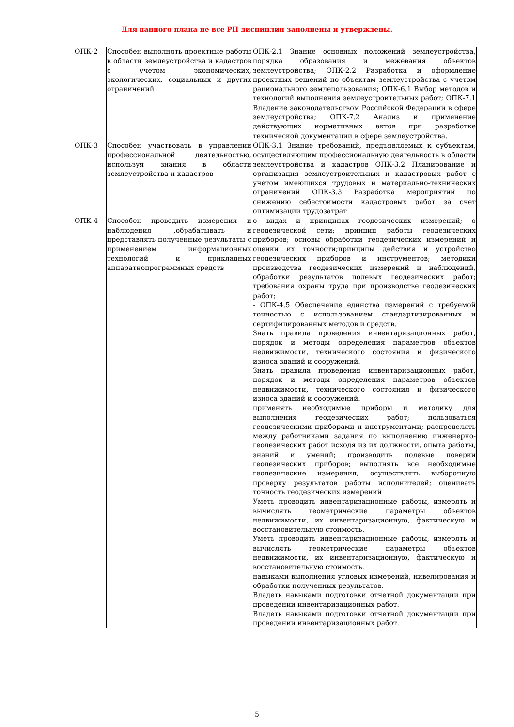Для данного плана не все РП дисциплин заполнены и утверждены.
| ОПК-2 | Способен выполнять проектные работы в области землеустройства и кадастров с учетом экономических, экологических, социальных и других ограничений | ОПК-2.1 Знание основных положений землеустройства, порядка образования и межевания объектов землеустройства; ОПК-2.2 Разработка и оформление проектных решений по объектам землеустройства с учетом рационального землепользования; ОПК-6.1 Выбор методов и технологий выполнения землеустроительных работ; ОПК-7.1 Владение законодательством Российской Федерации в сфере землеустройства; ОПК-7.2 Анализ и применение действующих нормативных актов при разработке технической документации в сфере землеустройства. |
| ОПК-3 | Способен участвовать в управлении профессиональной деятельностью, используя знания в области землеустройства и кадастров | ОПК-3.1 Знание требований, предъявляемых к субъектам, осуществляющим профессиональную деятельность в области землеустройства и кадастров ОПК-3.2 Планирование и организация землеустроительных и кадастровых работ с учетом имеющихся трудовых и материально-технических ограничений ОПК-3.3 Разработка мероприятий по снижению себестоимости кадастровых работ за счет оптимизации трудозатрат |
| ОПК-4 | Способен проводить измерения и наблюдения ,обрабатывать и представлять полученные результаты с применением информационных технологий и прикладных аппаратнопрограммных средств | о видах и принципах геодезических измерений; о геодезической сети; принцип работы геодезических приборов; основы обработки геодезических измерений и оценки их точности;принципы действия и устройство геодезических приборов и инструментов; методики производства геодезических измерений и наблюдений, обработки результатов полевых геодезических работ; требования охраны труда при производстве геодезических работ; - ОПК-4.5 Обеспечение единства измерений с требуемой точностью с использованием стандартизированных и сертифицированных методов и средств. Знать правила проведения инвентаризационных работ, порядок и методы определения параметров объектов недвижимости, технического состояния и физического износа зданий и сооружений. Знать правила проведения инвентаризационных работ, порядок и методы определения параметров объектов недвижимости, технического состояния и физического износа зданий и сооружений. применять необходимые приборы и методику для выполнения геодезических работ; пользоваться геодезическими приборами и инструментами; распределять между работниками задания по выполнению инженерно-геодезических работ исходя из их должности, опыта работы, знаний и умений; производить полевые поверки геодезических приборов; выполнять все необходимые геодезические измерения, осуществлять выборочную проверку результатов работы исполнителей; оценивать точность геодезических измерений Уметь проводить инвентаризационные работы, измерять и вычислять геометрические параметры объектов недвижимости, их инвентаризационную, фактическую и восстановительную стоимость. Уметь проводить инвентаризационные работы, измерять и вычислять геометрические параметры объектов недвижимости, их инвентаризационную, фактическую и восстановительную стоимость. навыками выполнения угловых измерений, нивелирования и обработки полученных результатов. Владеть навыками подготовки отчетной документации при проведении инвентаризационных работ. Владеть навыками подготовки отчетной документации при проведении инвентаризационных работ. |
5